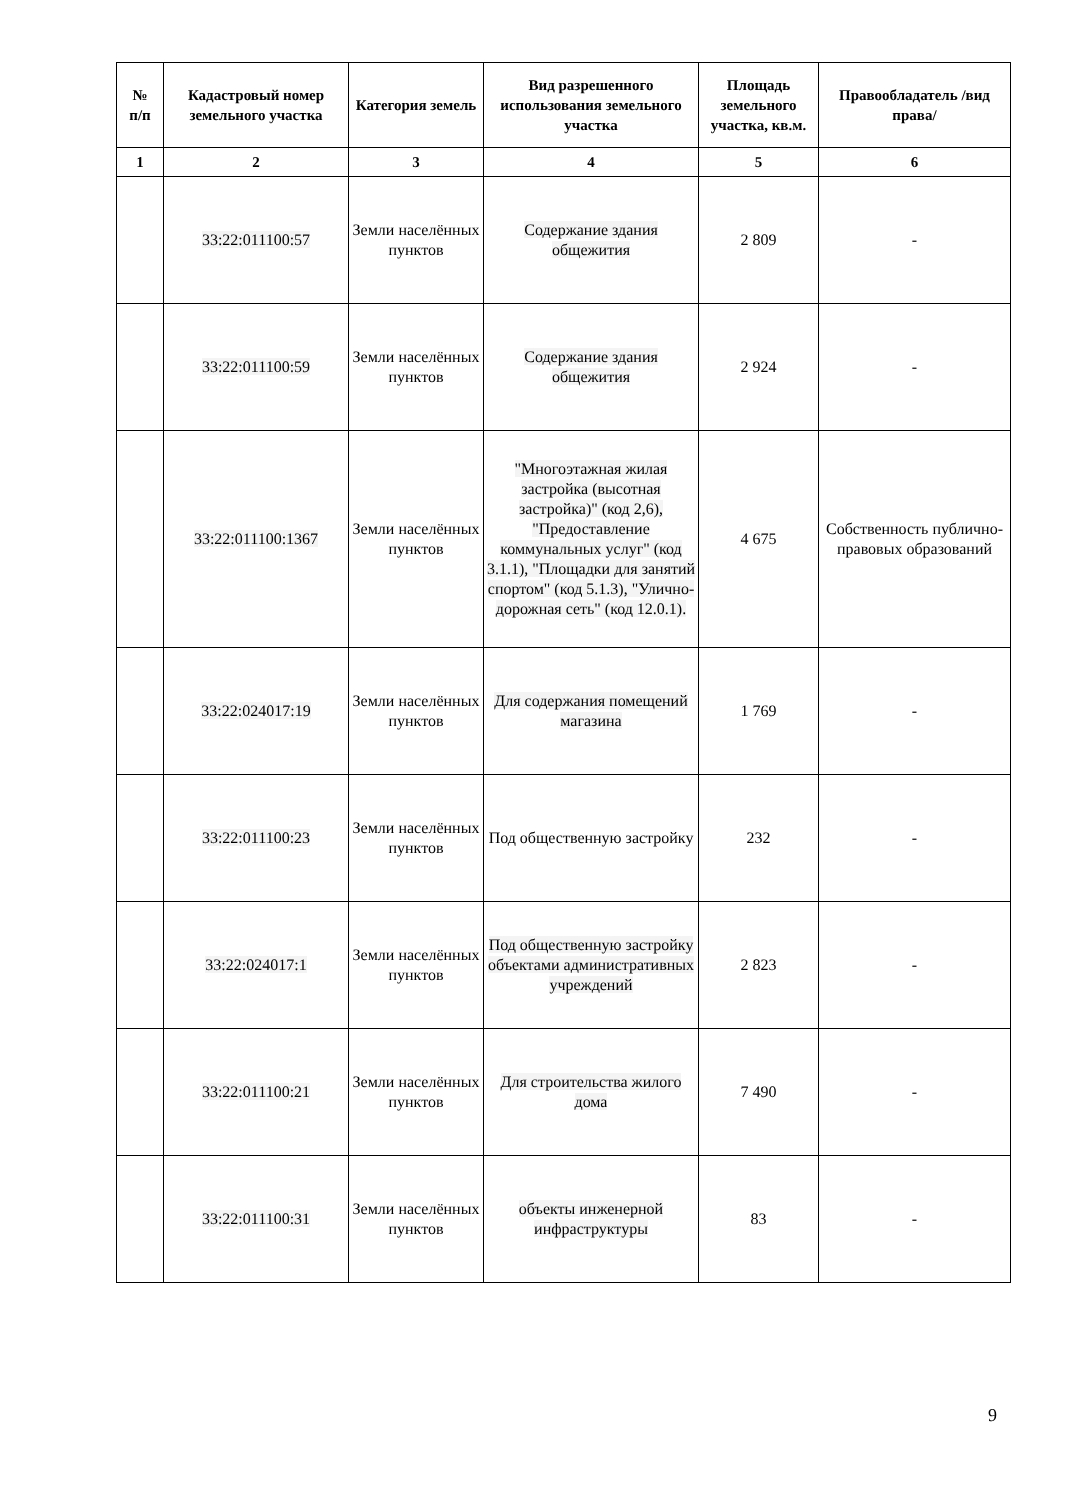| № п/п | Кадастровый номер земельного участка | Категория земель | Вид разрешенного использования земельного участка | Площадь земельного участка, кв.м. | Правообладатель /вид права/ |
| --- | --- | --- | --- | --- | --- |
| 1 | 2 | 3 | 4 | 5 | 6 |
| | 33:22:011100:57 | Земли населённых пунктов | Содержание здания общежития | 2 809 | - |
| | 33:22:011100:59 | Земли населённых пунктов | Содержание здания общежития | 2 924 | - |
| | 33:22:011100:1367 | Земли населённых пунктов | "Многоэтажная жилая застройка (высотная застройка)" (код 2,6), "Предоставление коммунальных услуг" (код 3.1.1), "Площадки для занятий спортом" (код 5.1.3), "Улично-дорожная сеть" (код 12.0.1). | 4 675 | Собственность публично-правовых образований |
| | 33:22:024017:19 | Земли населённых пунктов | Для содержания помещений магазина | 1 769 | - |
| | 33:22:011100:23 | Земли населённых пунктов | Под общественную застройку | 232 | - |
| | 33:22:024017:1 | Земли населённых пунктов | Под общественную застройку объектами административных учреждений | 2 823 | - |
| | 33:22:011100:21 | Земли населённых пунктов | Для строительства жилого дома | 7 490 | - |
| | 33:22:011100:31 | Земли населённых пунктов | объекты инженерной инфраструктуры | 83 | - |
9